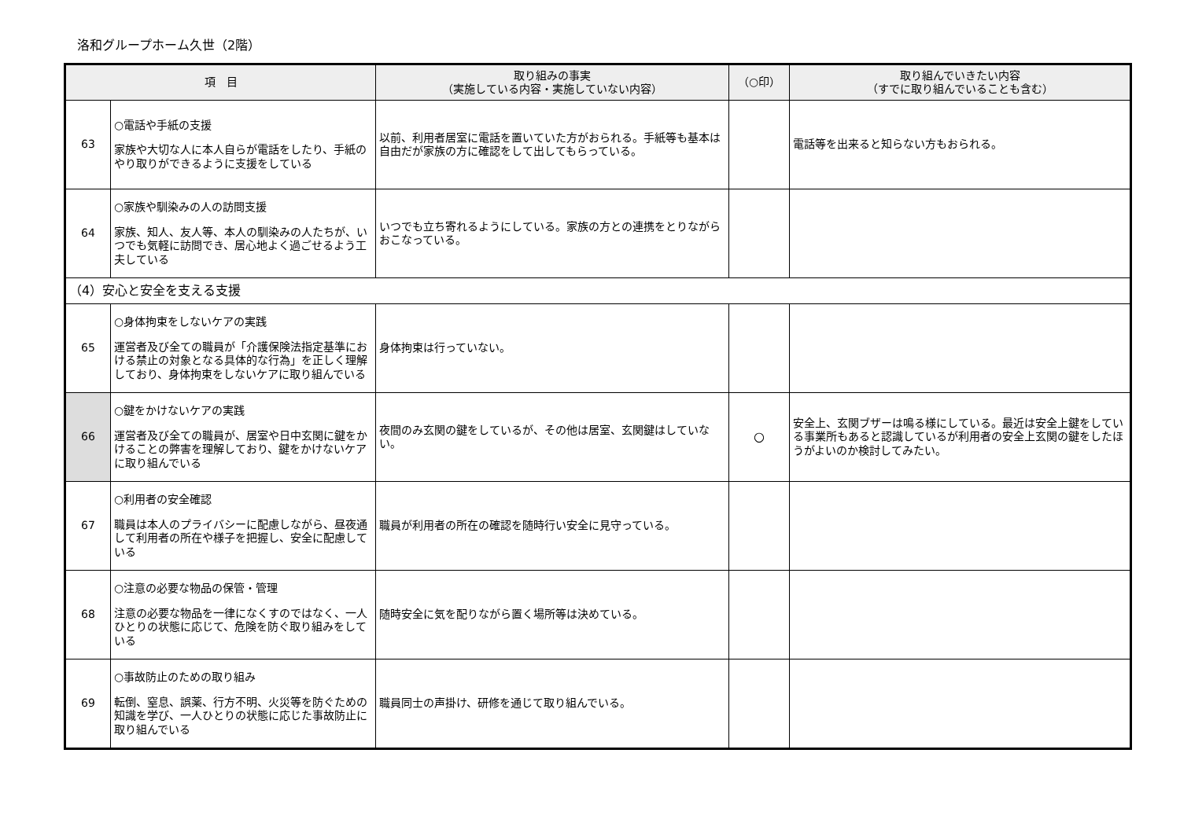洛和グループホーム久世（2階）
| 項 目 | | 取り組みの事実 （実施している内容・実施していない内容） | （○印） | 取り組んでいきたい内容 （すでに取り組んでいることも含む） |
| --- | --- | --- | --- | --- |
| 63 | ○電話や手紙の支援 家族や大切な人に本人自らが電話をしたり、手紙のやり取りができるように支援をしている | 以前、利用者居室に電話を置いていた方がおられる。手紙等も基本は自由だが家族の方に確認をして出してもらっている。 | | 電話等を出来ると知らない方もおられる。 |
| 64 | ○家族や馴染みの人の訪問支援 家族、知人、友人等、本人の馴染みの人たちが、いつでも気軽に訪問でき、居心地よく過ごせるよう工夫している | いつでも立ち寄れるようにしている。家族の方との連携をとりながらおこなっている。 | | |
| （4）安心と安全を支える支援 | | | | |
| 65 | ○身体拘束をしないケアの実践 運営者及び全ての職員が「介護保険法指定基準における禁止の対象となる具体的な行為」を正しく理解しており、身体拘束をしないケアに取り組んでいる | 身体拘束は行っていない。 | | |
| 66 | ○鍵をかけないケアの実践 運営者及び全ての職員が、居室や日中玄関に鍵をかけることの弊害を理解しており、鍵をかけないケアに取り組んでいる | 夜間のみ玄関の鍵をしているが、その他は居室、玄関鍵はしていない。 | ○ | 安全上、玄関ブザーは鳴る様にしている。最近は安全上鍵をしている事業所もあると認識しているが利用者の安全上玄関の鍵をしたほうがよいのか検討してみたい。 |
| 67 | ○利用者の安全確認 職員は本人のプライバシーに配慮しながら、昼夜通して利用者の所在や様子を把握し、安全に配慮している | 職員が利用者の所在の確認を随時行い安全に見守っている。 | | |
| 68 | ○注意の必要な物品の保管・管理 注意の必要な物品を一律になくすのではなく、一人ひとりの状態に応じて、危険を防ぐ取り組みをしている | 随時安全に気を配りながら置く場所等は決めている。 | | |
| 69 | ○事故防止のための取り組み 転倒、窒息、誤薬、行方不明、火災等を防ぐための知識を学び、一人ひとりの状態に応じた事故防止に取り組んでいる | 職員同士の声掛け、研修を通じて取り組んでいる。 | | |